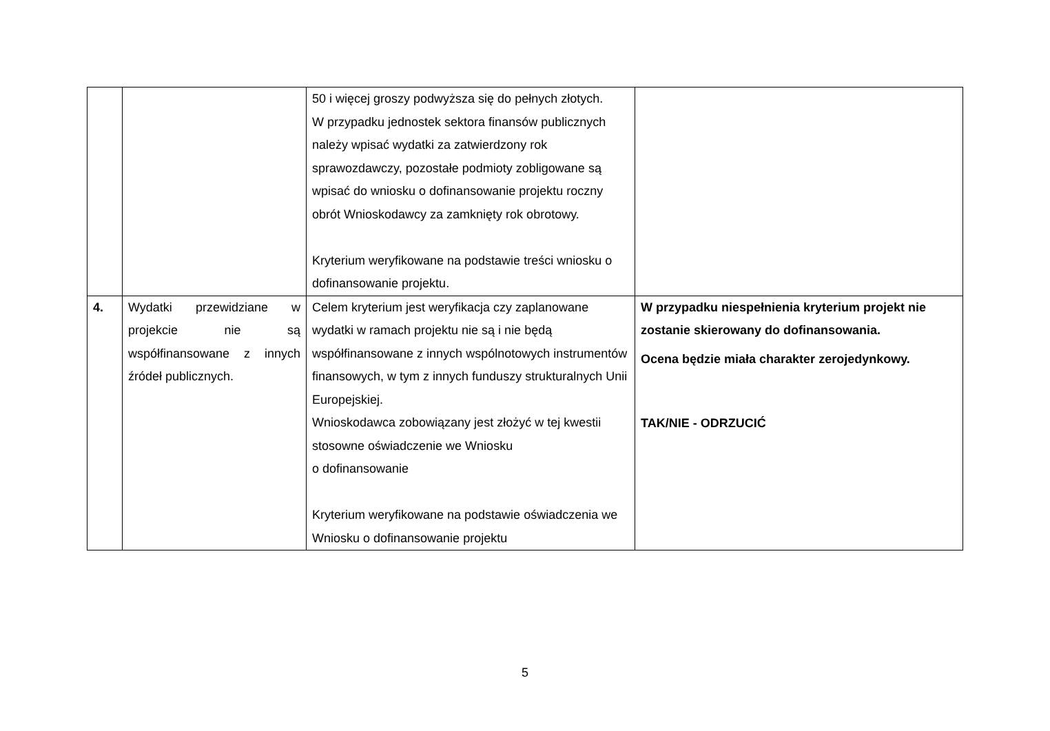| | | 50 i więcej groszy podwyższa się do pełnych złotych. W przypadku jednostek sektora finansów publicznych należy wpisać wydatki za zatwierdzony rok sprawozdawczy, pozostałe podmioty zobligowane są wpisać do wniosku o dofinansowanie projektu roczny obrót Wnioskodawcy za zamknięty rok obrotowy. Kryterium weryfikowane na podstawie treści wniosku o dofinansowanie projektu. | |
| 4. | Wydatki przewidziane w projekcie nie są współfinansowane z innych źródeł publicznych. | Celem kryterium jest weryfikacja czy zaplanowane wydatki w ramach projektu nie są i nie będą współfinansowane z innych wspólnotowych instrumentów finansowych, w tym z innych funduszy strukturalnych Unii Europejskiej. Wnioskodawca zobowiązany jest złożyć w tej kwestii stosowne oświadczenie we Wniosku o dofinansowanie Kryterium weryfikowane na podstawie oświadczenia we Wniosku o dofinansowanie projektu | W przypadku niespełnienia kryterium projekt nie zostanie skierowany do dofinansowania. Ocena będzie miała charakter zerojedynkowy. TAK/NIE - ODRZUCIĆ |
5